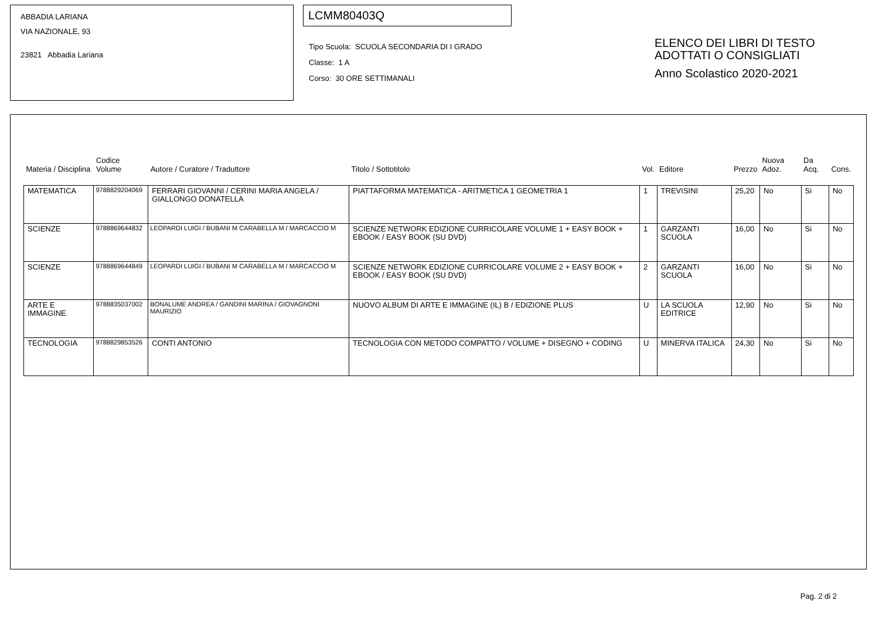ABBADIA LARIANA
VIA NAZIONALE, 93
23821 Abbadia Lariana
LCMM80403Q
Tipo Scuola: SCUOLA SECONDARIA DI I GRADO
Classe: 1 A
Corso: 30 ORE SETTIMANALI
ELENCO DEI LIBRI DI TESTO
ADOTTATI O CONSIGLIATI
Anno Scolastico 2020-2021
| Materia / Disciplina | Codice Volume | Autore / Curatore / Traduttore | Titolo / Sottotitolo | Vol. | Editore | Prezzo | Nuova Adoz. | Da Acq. | Cons. |
| --- | --- | --- | --- | --- | --- | --- | --- | --- | --- |
| MATEMATICA | 9788829204069 | FERRARI GIOVANNI / CERINI MARIA ANGELA / GIALLONGO DONATELLA | PIATTAFORMA MATEMATICA - ARITMETICA 1 GEOMETRIA 1 | 1 | TREVISINI | 25,20 | No | Si | No |
| SCIENZE | 9788869644832 | LEOPARDI LUIGI / BUBANI M CARABELLA M / MARCACCIO M | SCIENZE NETWORK EDIZIONE CURRICOLARE VOLUME 1 + EASY BOOK + EBOOK / EASY BOOK (SU DVD) | 1 | GARZANTI SCUOLA | 16,00 | No | Si | No |
| SCIENZE | 9788869644849 | LEOPARDI LUIGI / BUBANI M CARABELLA M / MARCACCIO M | SCIENZE NETWORK EDIZIONE CURRICOLARE VOLUME 2 + EASY BOOK + EBOOK / EASY BOOK (SU DVD) | 2 | GARZANTI SCUOLA | 16,00 | No | Si | No |
| ARTE E IMMAGINE | 9788835037002 | BONALUME ANDREA / GANDINI MARINA / GIOVAGNONI MAURIZIO | NUOVO ALBUM DI ARTE E IMMAGINE (IL) B / EDIZIONE PLUS | U | LA SCUOLA EDITRICE | 12,90 | No | Si | No |
| TECNOLOGIA | 9788829853526 | CONTI ANTONIO | TECNOLOGIA CON METODO COMPATTO / VOLUME + DISEGNO + CODING | U | MINERVA ITALICA | 24,30 | No | Si | No |
Pag. 2 di 2